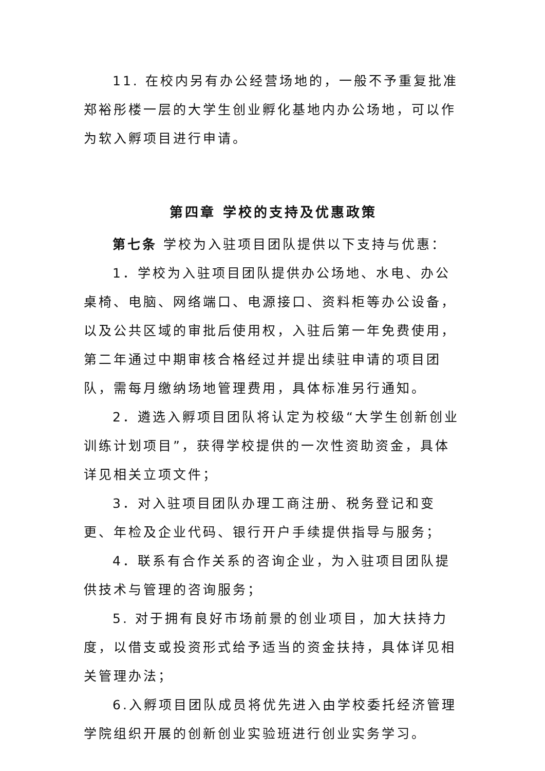11. 在校内另有办公经营场地的，一般不予重复批准郑裕彤楼一层的大学生创业孵化基地内办公场地，可以作为软入孵项目进行申请。
第四章 学校的支持及优惠政策
第七条 学校为入驻项目团队提供以下支持与优惠：
1．学校为入驻项目团队提供办公场地、水电、办公桌椅、电脑、网络端口、电源接口、资料柜等办公设备，以及公共区域的审批后使用权，入驻后第一年免费使用，第二年通过中期审核合格经过并提出续驻申请的项目团队，需每月缴纳场地管理费用，具体标准另行通知。
2．遴选入孵项目团队将认定为校级“大学生创新创业训练计划项目”，获得学校提供的一次性资助资金，具体详见相关立项文件；
3．对入驻项目团队办理工商注册、税务登记和变更、年检及企业代码、银行开户手续提供指导与服务；
4．联系有合作关系的咨询企业，为入驻项目团队提供技术与管理的咨询服务；
5. 对于拥有良好市场前景的创业项目，加大扶持力度，以借支或投资形式给予适当的资金扶持，具体详见相关管理办法；
6.入孵项目团队成员将优先进入由学校委托经济管理学院组织开展的创新创业实验班进行创业实务学习。